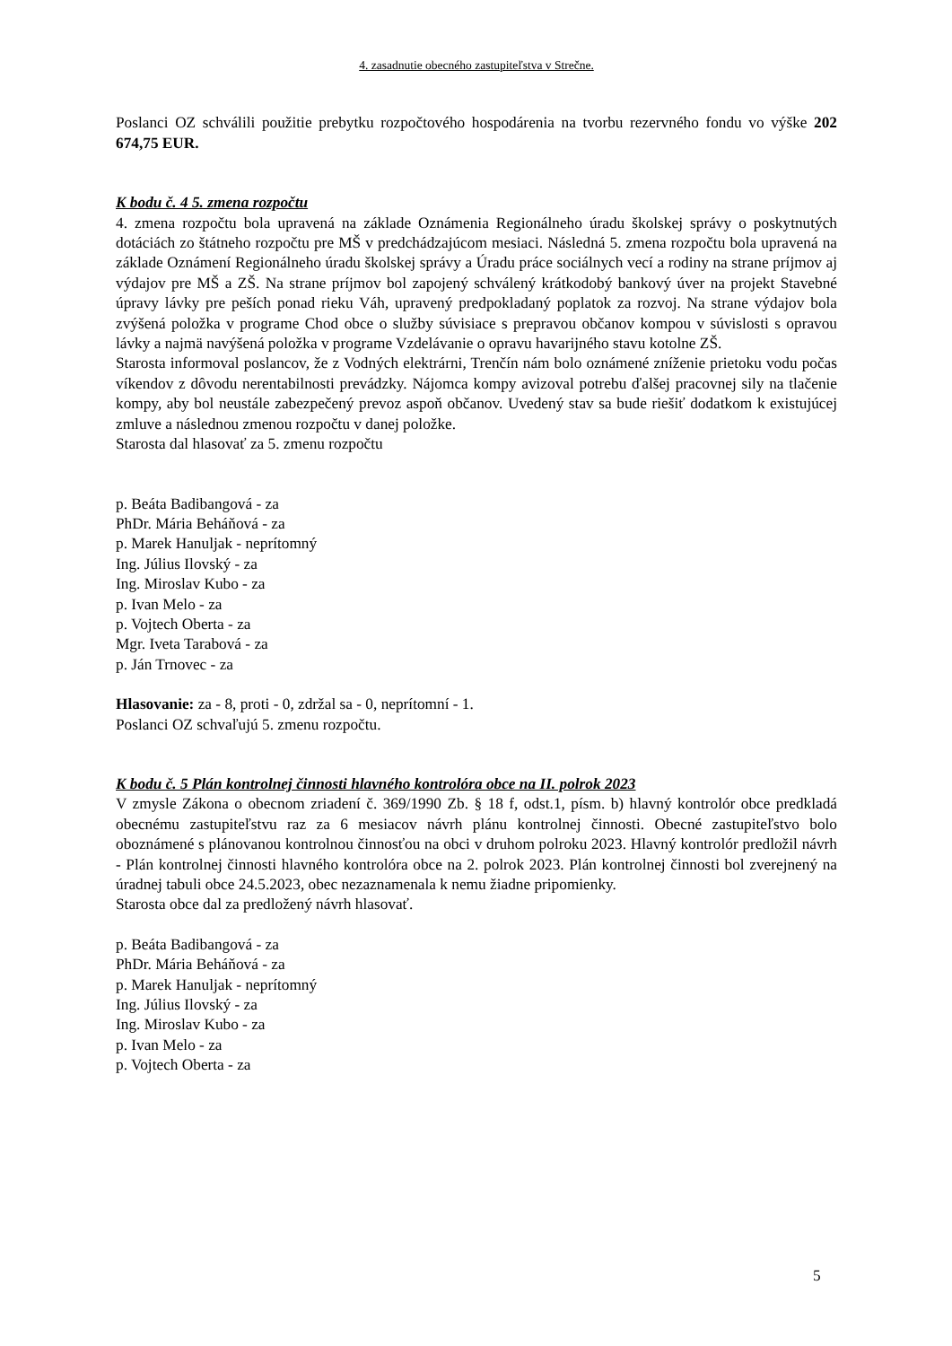4. zasadnutie obecného zastupiteľstva v Strečne.
Poslanci OZ schválili použitie prebytku rozpočtového hospodárenia na tvorbu rezervného fondu vo výške 202 674,75 EUR.
K bodu č. 4 5. zmena rozpočtu
4. zmena rozpočtu bola upravená na základe Oznámenia Regionálneho úradu školskej správy o poskytnutých dotáciách zo štátneho rozpočtu pre MŠ v predchádzajúcom mesiaci. Následná 5. zmena rozpočtu bola upravená na základe Oznámení Regionálneho úradu školskej správy a Úradu práce sociálnych vecí a rodiny na strane príjmov aj výdajov pre MŠ a ZŠ. Na strane príjmov bol zapojený schválený krátkodobý bankový úver na projekt Stavebné úpravy lávky pre peších ponad rieku Váh, upravený predpokladaný poplatok za rozvoj. Na strane výdajov bola zvýšená položka v programe Chod obce o služby súvisiace s prepravou občanov kompou v súvislosti s opravou lávky a najmä navýšená položka v programe Vzdelávanie o opravu havarijného stavu kotolne ZŠ.
Starosta informoval poslancov, že z Vodných elektrárni, Trenčín nám bolo oznámené zníženie prietoku vodu počas víkendov z dôvodu nerentabilnosti prevádzky. Nájomca kompy avizoval potrebu ďalšej pracovnej sily na tlačenie kompy, aby bol neustále zabezpečený prevoz aspoň občanov. Uvedený stav sa bude riešiť dodatkom k existujúcej zmluve a následnou zmenou rozpočtu v danej položke.
Starosta dal hlasovať za 5. zmenu rozpočtu
p. Beáta Badibangová - za
PhDr. Mária Beháňová - za
p. Marek Hanuljak - neprítomný
Ing. Július Ilovský - za
Ing. Miroslav Kubo - za
p. Ivan Melo - za
p. Vojtech Oberta - za
Mgr. Iveta Tarabová - za
p. Ján Trnovec - za
Hlasovanie: za - 8, proti - 0, zdržal sa - 0, neprítomní - 1.
Poslanci OZ schvaľujú 5. zmenu rozpočtu.
K bodu č. 5 Plán kontrolnej činnosti hlavného kontrolóra obce na II. polrok 2023
V zmysle Zákona o obecnom zriadení č. 369/1990 Zb. § 18 f, odst.1, písm. b) hlavný kontrolór obce predkladá obecnému zastupiteľstvu raz za 6 mesiacov návrh plánu kontrolnej činnosti. Obecné zastupiteľstvo bolo oboznámené s plánovanou kontrolnou činnosťou na obci v druhom polroku 2023. Hlavný kontrolór predložil návrh - Plán kontrolnej činnosti hlavného kontrolóra obce na 2. polrok 2023. Plán kontrolnej činnosti bol zverejnený na úradnej tabuli obce 24.5.2023, obec nezaznamenala k nemu žiadne pripomienky.
Starosta obce dal za predložený návrh hlasovať.
p. Beáta Badibangová - za
PhDr. Mária Beháňová - za
p. Marek Hanuljak - neprítomný
Ing. Július Ilovský - za
Ing. Miroslav Kubo - za
p. Ivan Melo - za
p. Vojtech Oberta - za
5